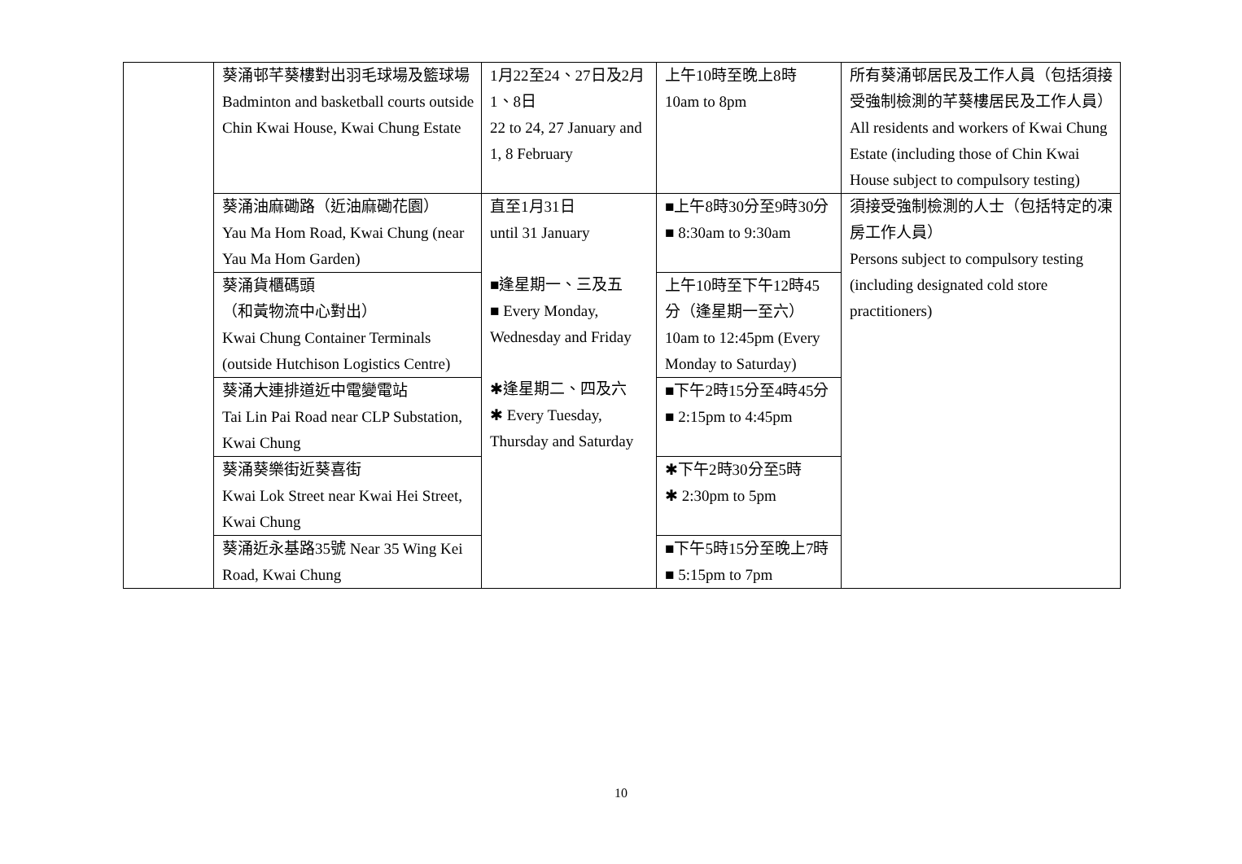| | 葵涌邨芊葵樓對出羽毛球場及籃球場 Badminton and basketball courts outside Chin Kwai House, Kwai Chung Estate | 1月22至24、27日及2月1、8日 22 to 24, 27 January and 1, 8 February | 上午10時至晚上8時 10am to 8pm | 所有葵涌邨居民及工作人員（包括須接受強制檢測的芊葵樓居民及工作人員）All residents and workers of Kwai Chung Estate (including those of Chin Kwai House subject to compulsory testing) |
| | 葵涌油麻磡路（近油麻磡花園） Yau Ma Hom Road, Kwai Chung (near Yau Ma Hom Garden) | 直至1月31日 until 31 January ■逢星期一、三及五 ■ Every Monday, Wednesday and Friday ✱逢星期二、四及六 ✱ Every Tuesday, Thursday and Saturday | ■上午8時30分至9時30分 ■ 8:30am to 9:30am | 須接受強制檢測的人士（包括特定的凍房工作人員） Persons subject to compulsory testing (including designated cold store practitioners) |
| | 葵涌貨櫃碼頭 （和黃物流中心對出） Kwai Chung Container Terminals (outside Hutchison Logistics Centre) | | 上午10時至下午12時45分（逢星期一至六） 10am to 12:45pm (Every Monday to Saturday) | |
| | 葵涌大連排道近中電變電站 Tai Lin Pai Road near CLP Substation, Kwai Chung | | ■下午2時15分至4時45分 ■ 2:15pm to 4:45pm | |
| | 葵涌葵樂街近葵喜街 Kwai Lok Street near Kwai Hei Street, Kwai Chung | | ✱下午2時30分至5時 ✱ 2:30pm to 5pm | |
| | 葵涌近永基路35號 Near 35 Wing Kei Road, Kwai Chung | | ■下午5時15分至晚上7時 ■ 5:15pm to 7pm | |
10